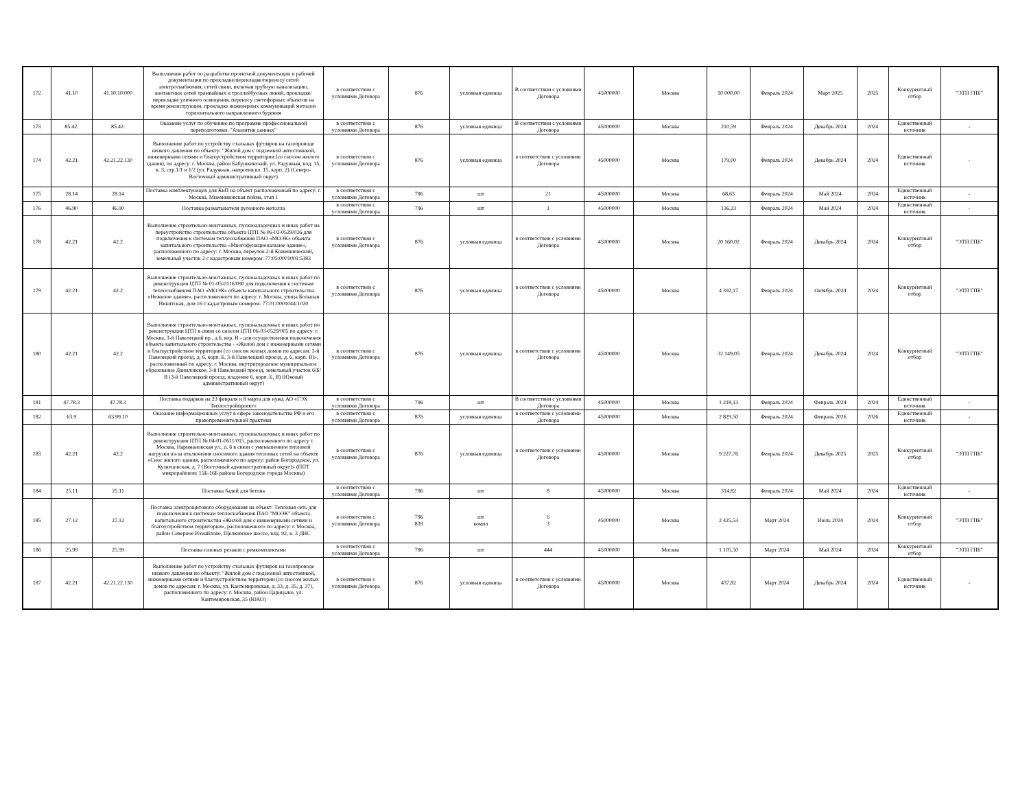| 172 | 41.10 | 41.10.10.000 | Выполнение работ по разработке проектной документации и рабочей документации по прокладке/перекладке/переносу сетей электроснабжения, сетей связи, включая трубную канализацию, контактных сетей трамвайных и троллейбусных линий, прокладке/перекладке уличного освещения, переносу светофорных объектов на время реконструкции, прокладке инженерных коммуникаций методом горизонтального направленного бурения | в соответствии с условиями Договора | 876 | условная единица | В соответствии с условиями Договора | 45000000 | Москва | 10 000,00 | Февраль 2024 | Март 2025 | 2025 | Конкурентный отбор | "ЭТП ГПБ" |
| 173 | 85.42. | 85.42. | Оказание услуг по обучению по программе профессиональной переподготовки: "Аналитик данных" | в соответствии с условиями Договора | 876 | условная единица | В соответствии с условиями Договора | 45000000 | Москва | 210,59 | Февраль 2024 | Декабрь 2024 | 2024 | Единственный источник | - |
| 174 | 42.21 | 42.21.22.130 | Выполнение работ по устройству стальных футляров на газопроводе низкого давления по объекту: "Жилой дом с подземной автостоянкой, инженерными сетями и благоустройством территории (со сносом жилого здания), по адресу: г. Москва, район Бабушкинский, ул. Радужная, влд. 15, к. 3, стр.1/1 и 1/2 (ул. Радужная, напротив вл. 15, корп. 2) (Северо-Восточный административный округ) | в соответствии с условиями Договора | 876 | условная единица | в соответствии с условиями Договора | 45000000 | Москва | 179,00 | Февраль 2024 | Декабрь 2024 | 2024 | Единственный источник | - |
| 175 | 28.14 | 28.14 | Поставка комплектующих для КиП на объект расположенный по адресу: г. Москва, Мневниковская пойма, этап 1 | в соответствии с условиями Договора | 796 | шт | 21 | 45000000 | Москва | 68,63 | Февраль 2024 | Май 2024 | 2024 | Единственный источник | - |
| 176 | 46.90 | 46.90 | Поставка разматывателя рулонного металла | в соответствии с условиями Договора | 796 | шт | 1 | 45000000 | Москва | 136,23 | Февраль 2024 | Май 2024 | 2024 | Единственный источник | - |
| 178 | 42.21 | 42.2 | Выполнение строительно-монтажных, пусконаладочных и иных работ на переустройство строительства объекта ЦТП № 06-03-0529/026 для подключения к системам теплоснабжения ПАО «МОЭК» объекта капитального строительства «Многофункциональное здание», расположенного по адресу: г. Москва, переулок 2-й Кожевнический, земельный участок 2 с кадастровым номером: 77:05:0001001:5383 | в соответствии с условиями Договора | 876 | условная единица | в соответствии с условиями Договора | 45000000 | Москва | 20 160,02 | Февраль 2024 | Декабрь 2024 | 2024 | Конкурентный отбор | "ЭТП ГПБ" |
| 179 | 42.21 | 42.2 | Выполнение строительно-монтажных, пусконаладочных и иных работ по реконструкции ЦТП № 01-05-0116/090 для подключения к системам теплоснабжения ПАО «МОЭК» объекта капитального строительства «Нежилое здание», расположенного по адресу: г. Москва, улица Большая Никитская, дом 16 с кадастровым номером: 77:01:0001044:1020 | в соответствии с условиями Договора | 876 | условная единица | в соответствии с условиями Договора | 45000000 | Москва | 4 392,17 | Февраль 2024 | Октябрь 2024 | 2024 | Конкурентный отбор | "ЭТП ГПБ" |
| 180 | 42.21 | 42.2 | Выполнение строительно-монтажных, пусконаладочных и иных работ по реконструкции ЦТП в связи со сносом ЦТП 06-03-0529/005 по адресу: г. Москва, 3-й Павелецкий пр., д.6, кор. В - для осуществления подключения объекта капитального строительства - «Жилой дом с инженерными сетями и благоустройством территории (со сносом жилых домов по адресам: 3-й Павелецкий проезд, д. 6, корп. Б, 3-й Павелецкий проезд, д. 6, корп. В)», расположенный по адресу: г. Москва, внутригородское муниципальное образование Даниловское, 3-й Павелецкий проезд, земельный участок 6/Б/В (3-й Павелецкий проезд, владение 6, корп. Б, В) (Южный административный округ) | в соответствии с условиями Договора | 876 | условная единица | в соответствии с условиями Договора | 45000000 | Москва | 32 149,05 | Февраль 2024 | Декабрь 2024 | 2024 | Конкурентный отбор | "ЭТП ГПБ" |
| 181 | 47.78.3 | 47.78.3 | Поставка подарков на 23 февраля и 8 марта для нужд АО «ГЭХ Теплостройпроект» | в соответствии с условиями Договора | 796 | шт | В соответствии с условиями Договора | 45000000 | Москва | 1 218,13 | Февраль 2024 | Февраль 2024 | 2024 | Единственный источник | - |
| 182 | 63.9 | 63.99.10 | Оказание информационных услуг в сфере законодательства РФ и его правоприменительной практики | в соответствии с условиями Договора | 876 | условная единица | в соответствии с условиями Договора | 45000000 | Москва | 2 829,50 | Февраль 2024 | Февраль 2026 | 2026 | Единственный источник | - |
| 183 | 42.21 | 42.2 | Выполнение строительно-монтажных, пусконаладочных и иных работ по реконструкции ЦТП № 04-01-0611/015, расположенного по адресу г. Москва, Наримановская ул., д. 6 в связи с уменьшением тепловой нагрузки из-за отключения сносимого здания тепловых сетей на объекте «Снос жилого здания, расположенного по адресу: район Богородское, ул. Кузнецовская, д. 7 (Восточный административный округ)» (ППТ микрорайонов: 15Б-16Б района Богородское города Москвы) | в соответствии с условиями Договора | 876 | условная единица | в соответствии с условиями Договора | 45000000 | Москва | 9 227,76 | Февраль 2024 | Декабрь 2025 | 2025 | Конкурентный отбор | "ЭТП ГПБ" |
| 184 | 25.11 | 25.11 | Поставка бадей для бетона | в соответствии с условиями Договора | 796 | шт | 8 | 45000000 | Москва | 314,82 | Февраль 2024 | Май 2024 | 2024 | Единственный источник | - |
| 185 | 27.12 | 27.12 | Поставка электрощитового оборудования на объект: Тепловая сеть для подключения к системам теплоснабжения ПАО "МОЭК" объекта капитального строительства «Жилой дом с инженерными сетями и благоустройством территории», расположенного по адресу: г. Москва, район Северное Измайлово, Щелковское шоссе, влд. 92, к. 3 ДНС | в соответствии с условиями Договора | 796 839 | шт компл | 6 3 | 45000000 | Москва | 2 425,53 | Март 2024 | Июль 2024 | 2024 | Конкурентный отбор | "ЭТП ГПБ" |
| 186 | 25.99 | 25.99 | Поставка газовых резаков с ремкомплектами | в соответствии с условиями Договора | 796 | шт | 444 | 45000000 | Москва | 1 105,50 | Март 2024 | Май 2024 | 2024 | Конкурентный отбор | "ЭТП ГПБ" |
| 187 | 42.21 | 42.21.22.130 | Выполнение работ по устройству стальных футляров на газопроводе низкого давления по объекту: "Жилой дом с подземной автостоянкой, инженерными сетями и благоустройством территории (со сносом жилых домов по адресам: г. Москва, ул. Кантемировская, д. 33, д. 35, д. 37), расположенного по адресу: г. Москва, район Царицыно, ул. Кантемировская, 35 (ЮАО) | в соответствии с условиями Договора | 876 | условная единица | в соответствии с условиями Договора | 45000000 | Москва | 437,82 | Март 2024 | Декабрь 2024 | 2024 | Единственный источник | - |